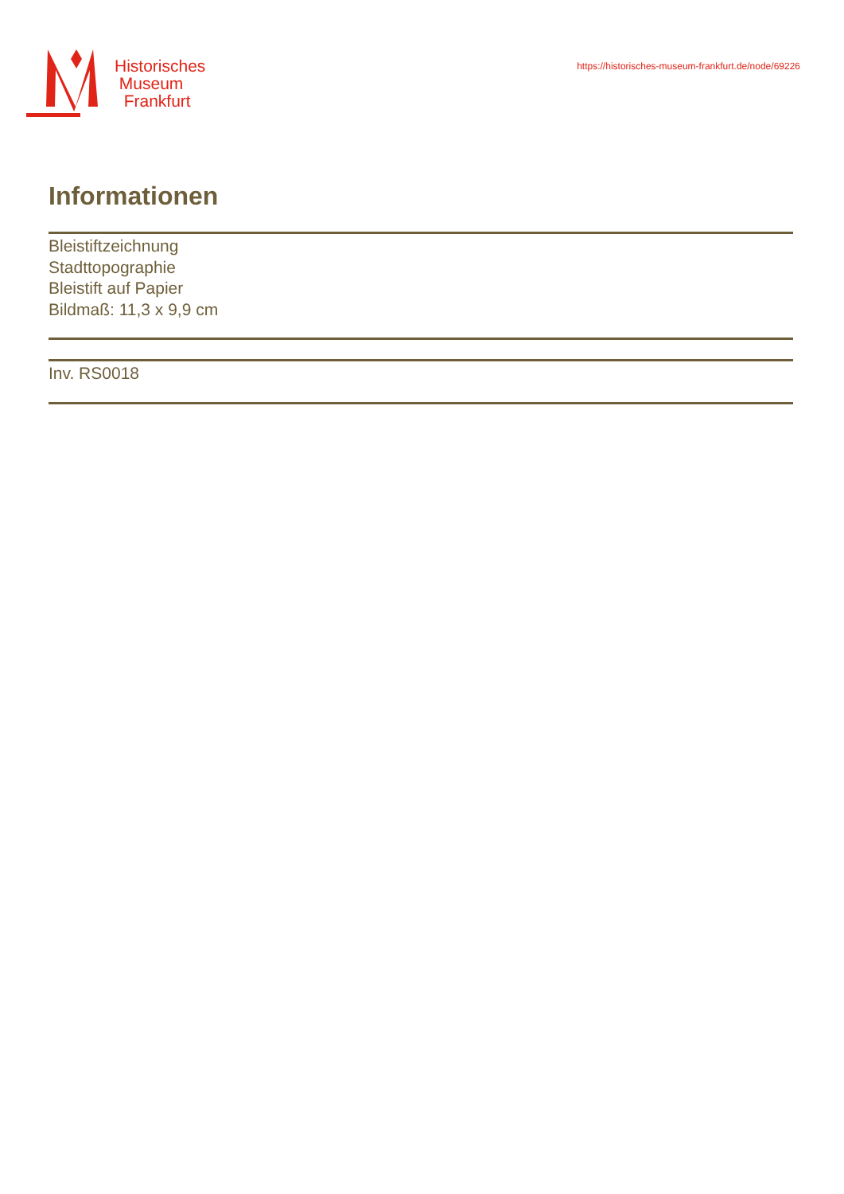Historisches
Museum
Frankfurt
https://historisches-museum-frankfurt.de/node/69226
Informationen
Bleistiftzeichnung
Stadttopographie
Bleistift auf Papier
Bildmaß: 11,3 x 9,9 cm
Inv. RS0018